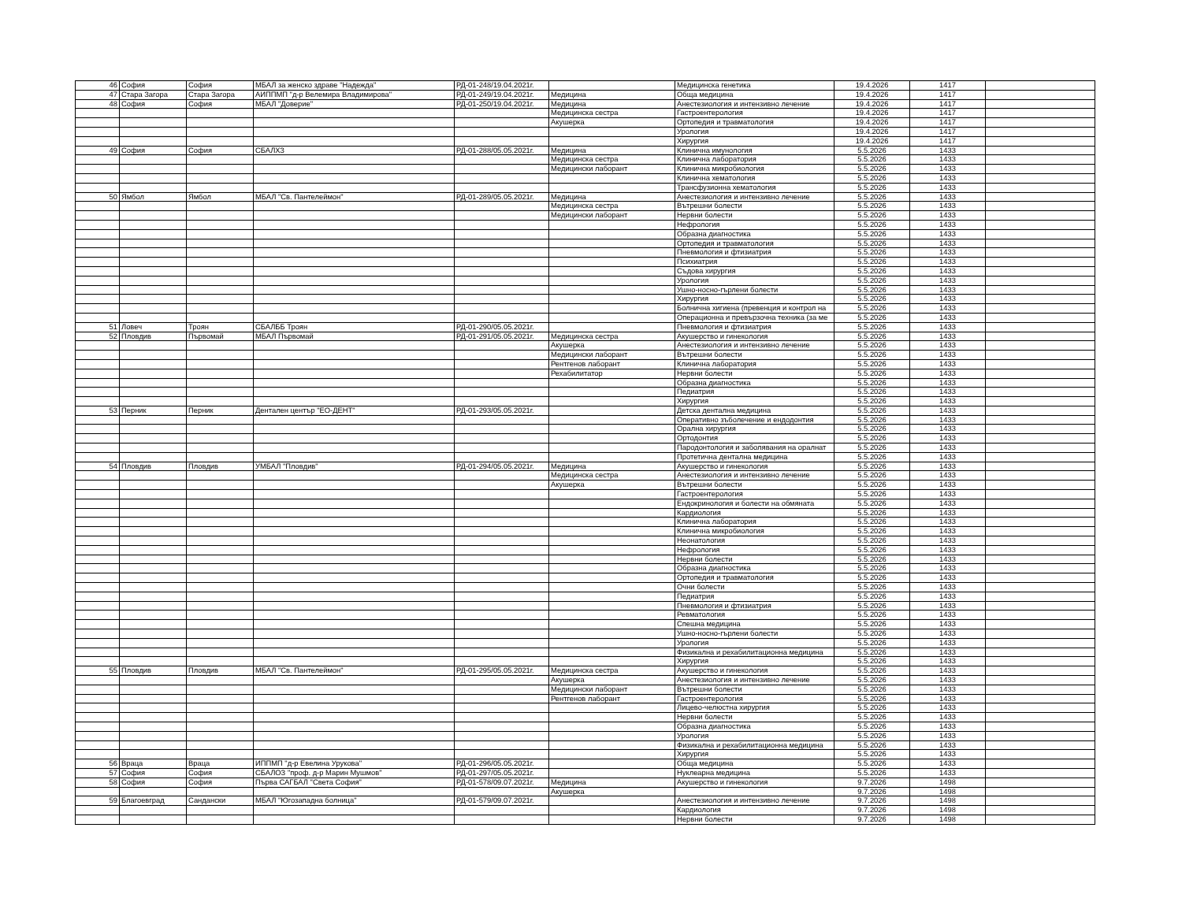| 46 | София | София | МБАЛ за женско здраве "Надежда" | РД-01-248/19.04.2021г. | | Медицинска генетика | 19.4.2026 | 1417 | |
| 47 | Стара Загора | Стара Загора | АИППМП "д-р Велемира Владимирова" | РД-01-249/19.04.2021г. | Медицина | Обща медицина | 19.4.2026 | 1417 | |
| 48 | София | София | МБАЛ "Доверие" | РД-01-250/19.04.2021г. | Медицина | Анестезиология и интензивно лечение | 19.4.2026 | 1417 | |
| | | | | | Медицинска сестра | Гастроентерология | 19.4.2026 | 1417 | |
| | | | | | Акушерка | Ортопедия и травматология | 19.4.2026 | 1417 | |
| | | | | | | Урология | 19.4.2026 | 1417 | |
| | | | | | | Хирургия | 19.4.2026 | 1417 | |
| 49 | София | София | СБАЛХЗ | РД-01-288/05.05.2021г. | Медицина | Клинична имунология | 5.5.2026 | 1433 | |
| | | | | | Медицинска сестра | Клинична лаборатория | 5.5.2026 | 1433 | |
| | | | | | Медицински лаборант | Клинична микробиология | 5.5.2026 | 1433 | |
| | | | | | | Клинична хематология | 5.5.2026 | 1433 | |
| | | | | | | Трансфузионна хематология | 5.5.2026 | 1433 | |
| 50 | Ямбол | Ямбол | МБАЛ "Св. Пантелеймон" | РД-01-289/05.05.2021г. | Медицина | Анестезиология и интензивно лечение | 5.5.2026 | 1433 | |
| | | | | | Медицинска сестра | Вътрешни болести | 5.5.2026 | 1433 | |
| | | | | | Медицински лаборант | Нервни болести | 5.5.2026 | 1433 | |
| | | | | | | Нефрология | 5.5.2026 | 1433 | |
| | | | | | | Образна диагностика | 5.5.2026 | 1433 | |
| | | | | | | Ортопедия и травматология | 5.5.2026 | 1433 | |
| | | | | | | Пневмология и фтизиатрия | 5.5.2026 | 1433 | |
| | | | | | | Психиатрия | 5.5.2026 | 1433 | |
| | | | | | | Съдова хирургия | 5.5.2026 | 1433 | |
| | | | | | | Урология | 5.5.2026 | 1433 | |
| | | | | | | Ушно-носно-гърлени болести | 5.5.2026 | 1433 | |
| | | | | | | Хирургия | 5.5.2026 | 1433 | |
| | | | | | | Болнична хигиена (превенция и контрол на | 5.5.2026 | 1433 | |
| | | | | | | Операционна и превързочна техника (за ме | 5.5.2026 | 1433 | |
| 51 | Ловеч | Троян | СБАЛББ Троян | РД-01-290/05.05.2021г. | | Пневмология и фтизиатрия | 5.5.2026 | 1433 | |
| 52 | Пловдив | Първомай | МБАЛ Първомай | РД-01-291/05.05.2021г. | Медицинска сестра | Акушерство и гинекология | 5.5.2026 | 1433 | |
| | | | | | Акушерка | Анестезиология и интензивно лечение | 5.5.2026 | 1433 | |
| | | | | | Медицински лаборант | Вътрешни болести | 5.5.2026 | 1433 | |
| | | | | | Рентгенов лаборант | Клинична лаборатория | 5.5.2026 | 1433 | |
| | | | | | Рехабилитатор | Нервни болести | 5.5.2026 | 1433 | |
| | | | | | | Образна диагностика | 5.5.2026 | 1433 | |
| | | | | | | Педиатрия | 5.5.2026 | 1433 | |
| | | | | | | Хирургия | 5.5.2026 | 1433 | |
| 53 | Перник | Перник | Дентален център "ЕО-ДЕНТ" | РД-01-293/05.05.2021г. | | Детска дентална медицина | 5.5.2026 | 1433 | |
| | | | | | | Оперативно зъболечение и ендодонтия | 5.5.2026 | 1433 | |
| | | | | | | Орална хирургия | 5.5.2026 | 1433 | |
| | | | | | | Ортодонтия | 5.5.2026 | 1433 | |
| | | | | | | Пародонтология и заболявания на оралнат | 5.5.2026 | 1433 | |
| | | | | | | Протетична дентална медицина | 5.5.2026 | 1433 | |
| 54 | Пловдив | Пловдив | УМБАЛ "Пловдив" | РД-01-294/05.05.2021г. | Медицина | Акушерство и гинекология | 5.5.2026 | 1433 | |
| | | | | | Медицинска сестра | Анестезиология и интензивно лечение | 5.5.2026 | 1433 | |
| | | | | | Акушерка | Вътрешни болести | 5.5.2026 | 1433 | |
| | | | | | | Гастроентерология | 5.5.2026 | 1433 | |
| | | | | | | Ендокринология и болести на обмяната | 5.5.2026 | 1433 | |
| | | | | | | Кардиология | 5.5.2026 | 1433 | |
| | | | | | | Клинична лаборатория | 5.5.2026 | 1433 | |
| | | | | | | Клинична микробиология | 5.5.2026 | 1433 | |
| | | | | | | Неонатология | 5.5.2026 | 1433 | |
| | | | | | | Нефрология | 5.5.2026 | 1433 | |
| | | | | | | Нервни болести | 5.5.2026 | 1433 | |
| | | | | | | Образна диагностика | 5.5.2026 | 1433 | |
| | | | | | | Ортопедия и травматология | 5.5.2026 | 1433 | |
| | | | | | | Очни болести | 5.5.2026 | 1433 | |
| | | | | | | Педиатрия | 5.5.2026 | 1433 | |
| | | | | | | Пневмология и фтизиатрия | 5.5.2026 | 1433 | |
| | | | | | | Ревматология | 5.5.2026 | 1433 | |
| | | | | | | Спешна медицина | 5.5.2026 | 1433 | |
| | | | | | | Ушно-носно-гърлени болести | 5.5.2026 | 1433 | |
| | | | | | | Урология | 5.5.2026 | 1433 | |
| | | | | | | Физикална и рехабилитационна медицина | 5.5.2026 | 1433 | |
| | | | | | | Хирургия | 5.5.2026 | 1433 | |
| 55 | Пловдив | Пловдив | МБАЛ "Св. Пантелеймон" | РД-01-295/05.05.2021г. | Медицинска сестра | Акушерство и гинекология | 5.5.2026 | 1433 | |
| | | | | | Акушерка | Анестезиология и интензивно лечение | 5.5.2026 | 1433 | |
| | | | | | Медицински лаборант | Вътрешни болести | 5.5.2026 | 1433 | |
| | | | | | Рентгенов лаборант | Гастроентерология | 5.5.2026 | 1433 | |
| | | | | | | Лицево-челюстна хирургия | 5.5.2026 | 1433 | |
| | | | | | | Нервни болести | 5.5.2026 | 1433 | |
| | | | | | | Образна диагностика | 5.5.2026 | 1433 | |
| | | | | | | Урология | 5.5.2026 | 1433 | |
| | | | | | | Физикална и рехабилитационна медицина | 5.5.2026 | 1433 | |
| | | | | | | Хирургия | 5.5.2026 | 1433 | |
| 56 | Враца | Враца | ИППМП "д-р Евелина Урукова" | РД-01-296/05.05.2021г. | | Обща медицина | 5.5.2026 | 1433 | |
| 57 | София | София | СБАЛОЗ "проф. д-р Марин Мушмов" | РД-01-297/05.05.2021г. | | Нуклеарна медицина | 5.5.2026 | 1433 | |
| 58 | София | София | Първа САГБАЛ "Света София" | РД-01-578/09.07.2021г. | Медицина | Акушерство и гинекология | 9.7.2026 | 1498 | |
| | | | | | Акушерка | | 9.7.2026 | 1498 | |
| 59 | Благоевград | Сандански | МБАЛ "Югозападна болница" | РД-01-579/09.07.2021г. | | Анестезиология и интензивно лечение | 9.7.2026 | 1498 | |
| | | | | | | Кардиология | 9.7.2026 | 1498 | |
| | | | | | | Нервни болести | 9.7.2026 | 1498 | |